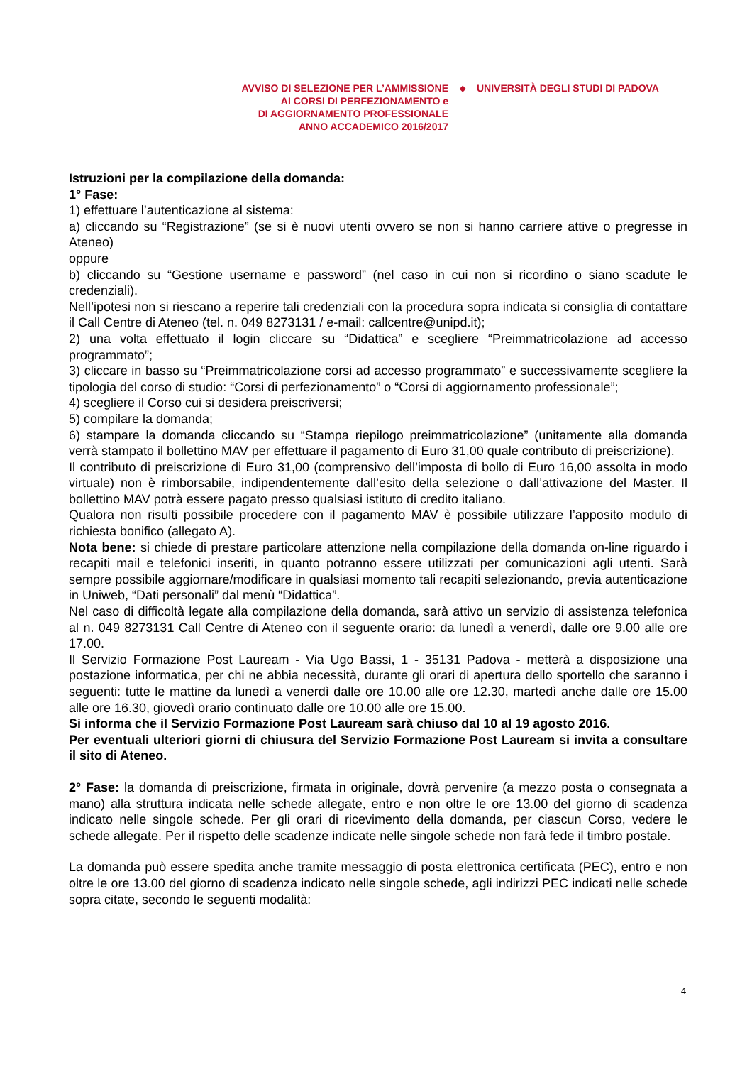AVVISO DI SELEZIONE PER L’AMMISSIONE
AI CORSI DI PERFEZIONAMENTO e
DI AGGIORNAMENTO PROFESSIONALE
ANNO ACCADEMICO 2016/2017
◆
UNIVERSITÀ DEGLI STUDI DI PADOVA
Istruzioni per la compilazione della domanda:
1° Fase:
1) effettuare l’autenticazione al sistema:
a) cliccando su “Registrazione” (se si è nuovi utenti ovvero se non si hanno carriere attive o pregresse in Ateneo)
oppure
b) cliccando su “Gestione username e password” (nel caso in cui non si ricordino o siano scadute le credenziali).
Nell’ipotesi non si riescano a reperire tali credenziali con la procedura sopra indicata si consiglia di contattare il Call Centre di Ateneo (tel. n. 049 8273131 / e-mail: callcentre@unipd.it);
2) una volta effettuato il login cliccare su “Didattica” e scegliere “Preimmatricolazione ad accesso programmato”;
3) cliccare in basso su “Preimmatricolazione corsi ad accesso programmato” e successivamente scegliere la tipologia del corso di studio: “Corsi di perfezionamento” o “Corsi di aggiornamento professionale”;
4) scegliere il Corso cui si desidera preiscriversi;
5) compilare la domanda;
6) stampare la domanda cliccando su “Stampa riepilogo preimmatricolazione” (unitamente alla domanda verrà stampato il bollettino MAV per effettuare il pagamento di Euro 31,00 quale contributo di preiscrizione).
Il contributo di preiscrizione di Euro 31,00 (comprensivo dell’imposta di bollo di Euro 16,00 assolta in modo virtuale) non è rimborsabile, indipendentemente dall’esito della selezione o dall’attivazione del Master. Il bollettino MAV potrà essere pagato presso qualsiasi istituto di credito italiano.
Qualora non risulti possibile procedere con il pagamento MAV è possibile utilizzare l’apposito modulo di richiesta bonifico (allegato A).
Nota bene: si chiede di prestare particolare attenzione nella compilazione della domanda on-line riguardo i recapiti mail e telefonici inseriti, in quanto potranno essere utilizzati per comunicazioni agli utenti. Sarà sempre possibile aggiornare/modificare in qualsiasi momento tali recapiti selezionando, previa autenticazione in Uniweb, “Dati personali” dal menù “Didattica”.
Nel caso di difficoltà legate alla compilazione della domanda, sarà attivo un servizio di assistenza telefonica al n. 049 8273131 Call Centre di Ateneo con il seguente orario: da lunedì a venerdì, dalle ore 9.00 alle ore 17.00.
Il Servizio Formazione Post Lauream - Via Ugo Bassi, 1 - 35131 Padova - metterà a disposizione una postazione informatica, per chi ne abbia necessità, durante gli orari di apertura dello sportello che saranno i seguenti: tutte le mattine da lunedì a venerdì dalle ore 10.00 alle ore 12.30, martedì anche dalle ore 15.00 alle ore 16.30, giovedì orario continuato dalle ore 10.00 alle ore 15.00.
Si informa che il Servizio Formazione Post Lauream sarà chiuso dal 10 al 19 agosto 2016.
Per eventuali ulteriori giorni di chiusura del Servizio Formazione Post Lauream si invita a consultare il sito di Ateneo.
2° Fase: la domanda di preiscrizione, firmata in originale, dovrà pervenire (a mezzo posta o consegnata a mano) alla struttura indicata nelle schede allegate, entro e non oltre le ore 13.00 del giorno di scadenza indicato nelle singole schede. Per gli orari di ricevimento della domanda, per ciascun Corso, vedere le schede allegate. Per il rispetto delle scadenze indicate nelle singole schede non farà fede il timbro postale.
La domanda può essere spedita anche tramite messaggio di posta elettronica certificata (PEC), entro e non oltre le ore 13.00 del giorno di scadenza indicato nelle singole schede, agli indirizzi PEC indicati nelle schede sopra citate, secondo le seguenti modalità:
4